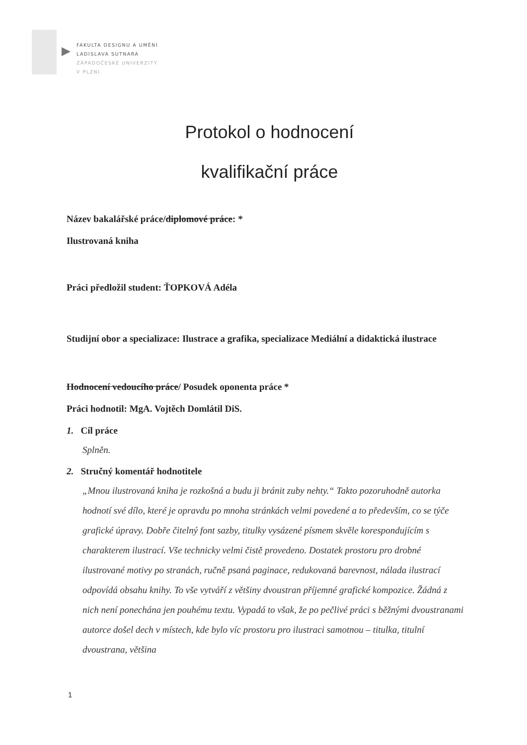FAKULTA DESIGNU A UMĚNÍ
LADISLAVA SUTNARA
ZÁPADOČESKÉ UNIVERZITY
V PLZNI
Protokol o hodnocení
kvalifikační práce
Název bakalářské práce/diplomové práce: *
Ilustrovaná kniha
Práci předložil student: ŤOPKOVÁ Adéla
Studijní obor a specializace: Ilustrace a grafika, specializace Mediální a didaktická ilustrace
Hodnocení vedoucího práce/ Posudek oponenta práce *
Práci hodnotil: MgA. Vojtěch Domlátil DiS.
1. Cíl práce
Splněn.
2. Stručný komentář hodnotitele
„Mnou ilustrovaná kniha je rozkošná a budu ji bránit zuby nehty.“ Takto pozoruhodně autorka hodnotí své dílo, které je opravdu po mnoha stránkách velmi povedené a to především, co se týče grafické úpravy. Dobře čitelný font sazby, titulky vysázené písmem skvěle korespondujícím s charakterem ilustrací. Vše technicky velmi čistě provedeno. Dostatek prostoru pro drobné ilustrované motivy po stranách, ručně psaná paginace, redukovaná barevnost, nálada ilustrací odpovídá obsahu knihy. To vše vytváří z většiny dvoustran příjemné grafické kompozice. Žádná z nich není ponechána jen pouhému textu. Vypadá to však, že po pečlivé práci s běžnými dvoustranami autorce došel dech v místech, kde bylo víc prostoru pro ilustraci samotnou – titulka, titulní dvoustrana, většina
1